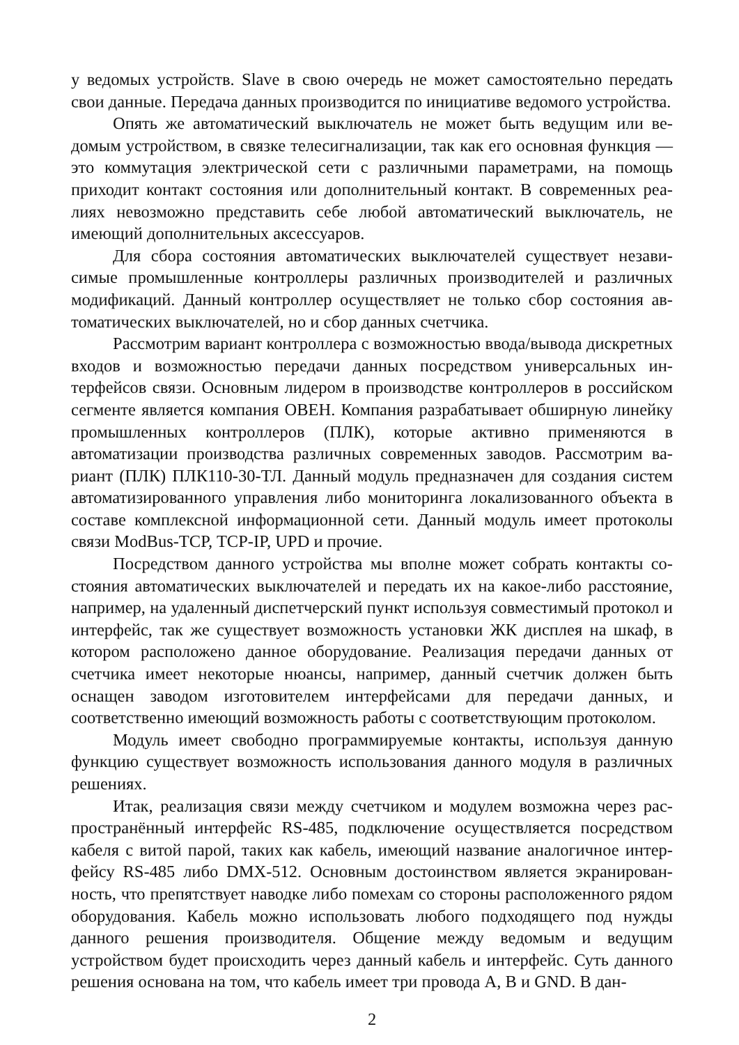у ведомых устройств. Slave в свою очередь не может самостоятельно передать свои данные. Передача данных производится по инициативе ведомого устрой­ства.
Опять же автоматический выключатель не может быть ведущим или ве­домым устройством, в связке телесигнализации, так как его основная функция — это коммутация электрической сети с различными параметрами, на помощь приходит контакт состояния или дополнительный контакт. В современных реа­лиях невозможно представить себе любой автоматический выключатель, не имеющий дополнительных аксессуаров.
Для сбора состояния автоматических выключателей существует незави­симые промышленные контроллеры различных производителей и различных модификаций. Данный контроллер осуществляет не только сбор состояния ав­томатических выключателей, но и сбор данных счетчика.
Рассмотрим вариант контроллера с возможностью ввода/вывода дискрет­ных входов и возможностью передачи данных посредством универсальных ин­терфейсов связи. Основным лидером в производстве контроллеров в россий­ском сегменте является компания ОВЕН. Компания разрабатывает обширную линейку промышленных контроллеров (ПЛК), которые активно применяются в автоматизации производства различных современных заводов. Рассмотрим ва­риант (ПЛК) ПЛК110-30-ТЛ. Данный модуль предназначен для создания си­стем автоматизированного управления либо мониторинга локализованного объекта в составе комплексной информационной сети. Данный модуль имеет протоколы связи ModBus-TCP, TCP-IP, UPD и прочие.
Посредством данного устройства мы вполне может собрать контакты со­стояния автоматических выключателей и передать их на какое-либо расстояние, например, на удаленный диспетчерский пункт используя совместимый прото­кол и интерфейс, так же существует возможность установки ЖК дисплея на шкаф, в котором расположено данное оборудование. Реализация передачи дан­ных от счетчика имеет некоторые нюансы, например, данный счетчик должен быть оснащен заводом изготовителем интерфейсами для передачи данных, и соответственно имеющий возможность работы с соответствующим протоко­лом.
Модуль имеет свободно программируемые контакты, используя данную функцию существует возможность использования данного модуля в различных решениях.
Итак, реализация связи между счетчиком и модулем возможна через рас­пространённый интерфейс RS-485, подключение осуществляется посредством кабеля с витой парой, таких как кабель, имеющий название аналогичное интер­фейсу RS-485 либо DMX-512. Основным достоинством является экранирован­ность, что препятствует наводке либо помехам со стороны расположенного ря­дом оборудования. Кабель можно использовать любого подходящего под нуж­ды данного решения производителя. Общение между ведомым и ведущим устройством будет происходить через данный кабель и интерфейс. Суть данно­го решения основана на том, что кабель имеет три провода A, B и GND. В дан-
2